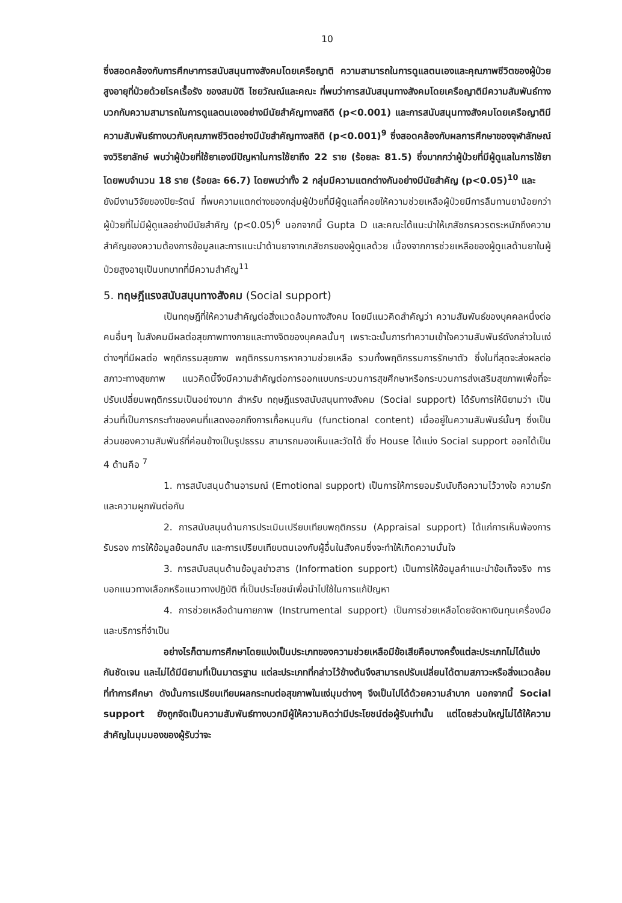10
ซึ่งสอดคล้องกับการศึกษาการสนับสนุนทางสังคมโดยเครือญาติ ความสามารถในการดูแลตนเองและคุณภาพชีวิตของผู้ป่วยสูงอายุที่ป่วยด้วยโรคเรื้อรัง ของสมบัติ ไชยวัณณ์และคณะ ที่พบว่าการสนับสนุนทางสังคมโดยเครือญาติมีความสัมพันธ์ทางบวกกับความสามารถในการดูแลตนเองอย่างมีนัยสำคัญทางสถิติ (p<0.001) และการสนับสนุนทางสังคมโดยเครือญาติมีความสัมพันธ์ทางบวกับคุณภาพชีวิตอย่างมีนัยสำคัญทางสถิติ (p<0.001)<sup>9</sup> ซึ่งสอดคล้องกับผลการศึกษาของจุฬาลักษณ์ จงวิริยาลักษ์ พบว่าผู้ป่วยที่ใช้ยาเองมีปัญหาในการใช้ยาถึง 22 ราย (ร้อยละ 81.5) ซึ่งมากกว่าผู้ป่วยที่มีผู้ดูแลในการใช้ยาโดยพบจำนวน 18 ราย (ร้อยละ 66.7) โดยพบว่าทั้ง 2 กลุ่มมีความแตกต่างกันอย่างมีนัยสำคัญ (p<0.05)<sup>10</sup> และ
ยังมีงานวิจัยของปิยะรัตน์ ที่พบความแตกต่างของกลุ่มผู้ป่วยที่มีผู้ดูแลที่คอยให้ความช่วยเหลือผู้ป่วยมีการลืมทานยาน้อยกว่าผู้ป่วยที่ไม่มีผู้ดูแลอย่างมีนัยสำคัญ (p<0.05)<sup>6</sup> นอกจากนี้ Gupta D และคณะได้แนะนำให้เภสัชกรควรตระหนักถึงความสำคัญของความต้องการข้อมูลและการแนะนำด้านยาจากเภสัชกรของผู้ดูแลด้วย เนื่องจากการช่วยเหลือของผู้ดูแลด้านยาในผู้ป่วยสูงอายุเป็นบทบาทที่มีความสำคัญ<sup>11</sup>
5. ทฤษฎีแรงสนับสนุนทางสังคม (Social support)
เป็นทฤษฎีที่ให้ความสำคัญต่อสิ่งแวดล้อมทางสังคม โดยมีแนวคิดสำคัญว่า ความสัมพันธ์ของบุคคลหนึ่งต่อคนอื่นๆ ในสังคมมีผลต่อสุขภาพทางกายและทางจิตของบุคคลนั้นๆ เพราะฉะนั้นการทำความเข้าใจความสัมพันธ์ดังกล่าวในแง่ต่างๆที่มีผลต่อ พฤติกรรมสุขภาพ พฤติกรรมการหาความช่วยเหลือ รวมทั้งพฤติกรรมการรักษาตัว ซึ่งในที่สุดจะส่งผลต่อสภาวะทางสุขภาพ แนวคิดนี้จึงมีความสำคัญต่อการออกแบบกระบวนการสุขศึกษาหรือกระบวนการส่งเสริมสุขภาพเพื่อที่จะปรับเปลี่ยนพฤติกรรมเป็นอย่างมาก สำหรับ ทฤษฎีแรงสนับสนุนทางสังคม (Social support) ได้รับการให้นิยามว่า เป็นส่วนที่เป็นการกระทำของคนที่แสดงออกถึงการเกื้อหนุนกัน (functional content) เมื่ออยู่ในความสัมพันธ์นั้นๆ ซึ่งเป็นส่วนของความสัมพันธ์ที่ค่อนข้างเป็นรูปธรรม สามารถมองเห็นและวัดได้ ซึ่ง House ได้แบ่ง Social support ออกได้เป็น 4 ด้านคือ <sup>7</sup>
1. การสนับสนุนด้านอารมณ์ (Emotional support) เป็นการให้การยอมรับนับถือความไว้วางใจ ความรักและความผูกพันต่อกัน
2. การสนับสนุนด้านการประเมินเปรียบเทียบพฤติกรรม (Appraisal support) ได้แก่การเห็นพ้องการรับรอง การให้ข้อมูลย้อนกลับ และการเปรียบเทียบตนเองกับผู้อื่นในสังคมซึ่งจะทำให้เกิดความมั่นใจ
3. การสนับสนุนด้านข้อมูลข่าวสาร (Information support) เป็นการให้ข้อมูลคำแนะนำข้อเท็จจริง การบอกแนวทางเลือกหรือแนวทางปฏิบัติ ที่เป็นประโยชน์เพื่อนำไปใช้ในการแก้ปัญหา
4. การช่วยเหลือด้านกายภาพ (Instrumental support) เป็นการช่วยเหลือโดยจัดหาเงินทุนเครื่องมือและบริการที่จำเป็น
อย่างไรก็ตามการศึกษาโดยแบ่งเป็นประเภทของความช่วยเหลือมีข้อเสียคือบางครั้งแต่ละประเภทไม่ได้แบ่งกันชัดเจน และไม่ได้มีนิยามที่เป็นมาตรฐาน แต่ละประเภทที่กล่าวไว้ข้างต้นจึงสามารถปรับเปลี่ยนได้ตามสภาวะหรือสิ่งแวดล้อมที่ทำการศึกษา ดังนั้นการเปรียบเทียบผลกระทบต่อสุขภาพในแง่มุมต่างๆ จึงเป็นไปได้ด้วยความลำบาก นอกจากนี้ Social support ยังถูกจัดเป็นความสัมพันธ์ทางบวกมีผู้ให้ความคิดว่ามีประโยชน์ต่อผู้รับเท่านั้น แต่โดยส่วนใหญ่ไม่ได้ให้ความสำคัญในมุมมองของผู้รับว่าจะ